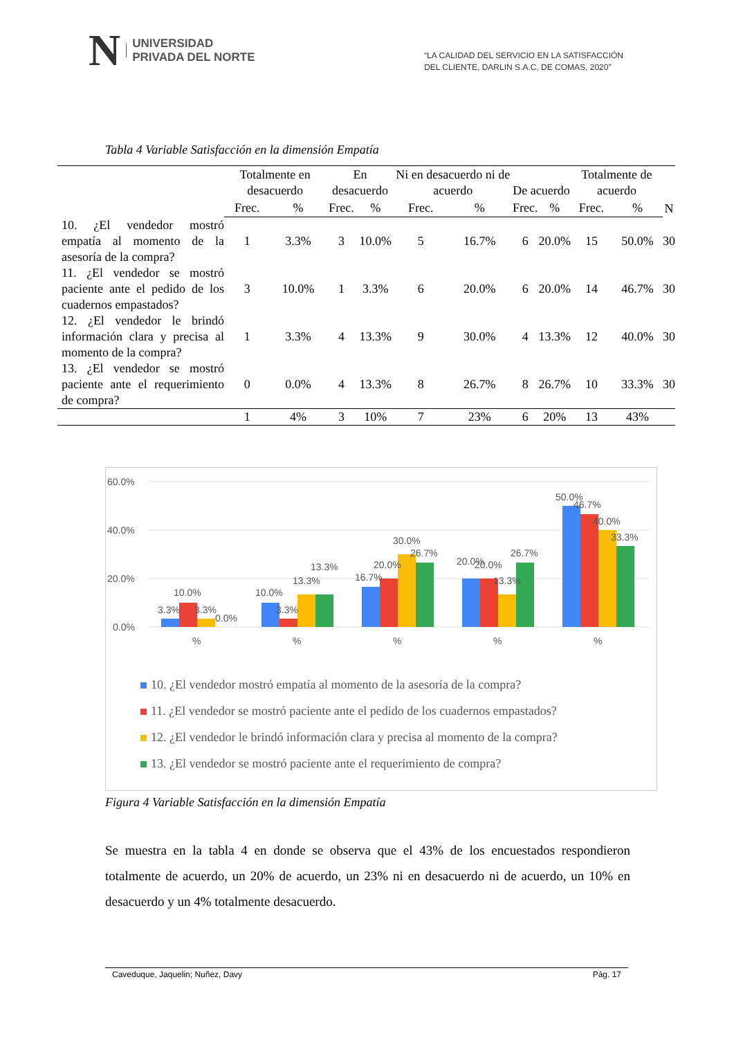N UNIVERSIDAD
PRIVADA DEL NORTE
“LA CALIDAD DEL SERVICIO EN LA SATISFACCIÓN
DEL CLIENTE, DARLIN S.A.C, DE COMAS, 2020”
Tabla 4 Variable Satisfacción en la dimensión Empatía
| | Totalmente en desacuerdo | | En desacuerdo | | Ni en desacuerdo ni de acuerdo | | De acuerdo | | Totalmente de acuerdo | | |
| --- | --- | --- | --- | --- | --- | --- | --- | --- | --- | --- | --- |
| | Frec. | % | Frec. | % | Frec. | % | Frec. | % | Frec. | % | N |
| 10. ¿El vendedor mostró empatía al momento de la asesoría de la compra? | 1 | 3.3% | 3 | 10.0% | 5 | 16.7% | 6 | 20.0% | 15 | 50.0% | 30 |
| 11. ¿El vendedor se mostró paciente ante el pedido de los cuadernos empastados? | 3 | 10.0% | 1 | 3.3% | 6 | 20.0% | 6 | 20.0% | 14 | 46.7% | 30 |
| 12. ¿El vendedor le brindó información clara y precisa al momento de la compra? | 1 | 3.3% | 4 | 13.3% | 9 | 30.0% | 4 | 13.3% | 12 | 40.0% | 30 |
| 13. ¿El vendedor se mostró paciente ante el requerimiento de compra? | 0 | 0.0% | 4 | 13.3% | 8 | 26.7% | 8 | 26.7% | 10 | 33.3% | 30 |
| | 1 | 4% | 3 | 10% | 7 | 23% | 6 | 20% | 13 | 43% | |
60.0%
40.0%
20.0%
0.0%
3.3%
10.0%
3.3%
0.0%
10.0%
3.3%
13.3%
13.3%
16.7%
20.0%
30.0%
26.7%
20.0%
20.0%
13.3%
26.7%
50.0%
46.7%
40.0%
33.3%
%
%
%
%
%
10. ¿El vendedor mostró empatía al momento de la asesoría de la compra?
11. ¿El vendedor se mostró paciente ante el pedido de los cuadernos empastados?
12. ¿El vendedor le brindó información clara y precisa al momento de la compra?
13. ¿El vendedor se mostró paciente ante el requerimiento de compra?
Figura 4 Variable Satisfacción en la dimensión Empatía
Se muestra en la tabla 4 en donde se observa que el 43% de los encuestados respondieron totalmente de acuerdo, un 20% de acuerdo, un 23% ni en desacuerdo ni de acuerdo, un 10% en desacuerdo y un 4% totalmente desacuerdo.
Caveduque, Jaquelin; Nuñez, Davy Pág. 17